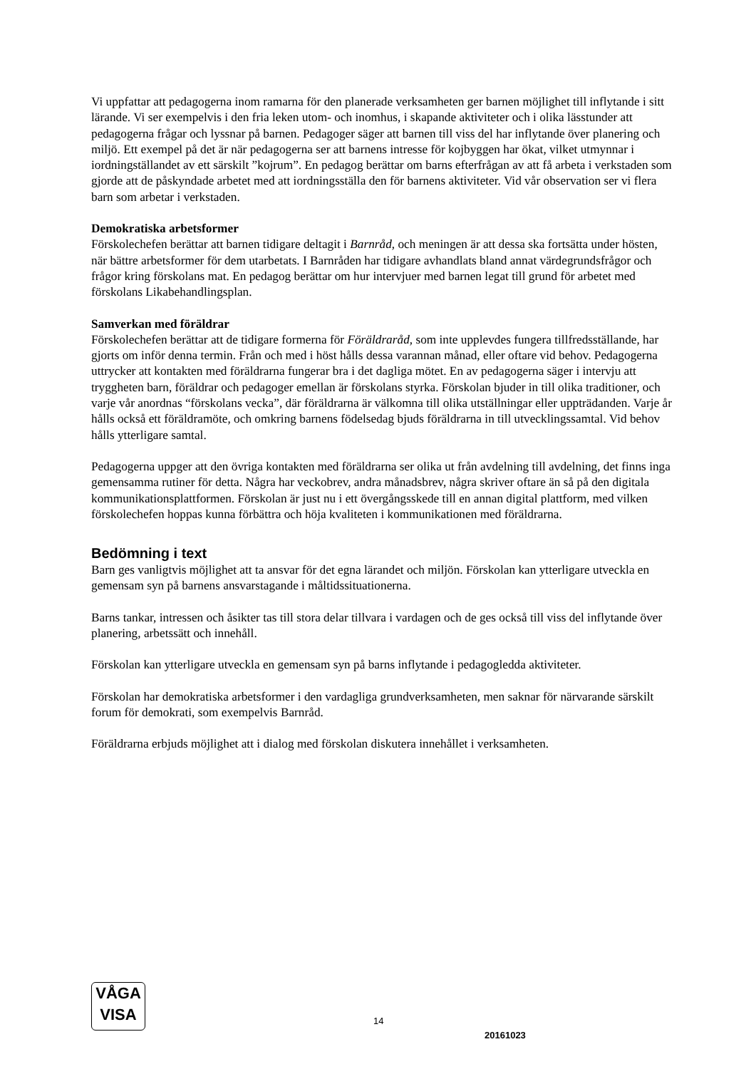Vi uppfattar att pedagogerna inom ramarna för den planerade verksamheten ger barnen möjlighet till inflytande i sitt lärande. Vi ser exempelvis i den fria leken utom- och inomhus, i skapande aktiviteter och i olika lässtunder att pedagogerna frågar och lyssnar på barnen. Pedagoger säger att barnen till viss del har inflytande över planering och miljö. Ett exempel på det är när pedagogerna ser att barnens intresse för kojbyggen har ökat, vilket utmynnar i iordningställandet av ett särskilt ”kojrum”. En pedagog berättar om barns efterfrågan av att få arbeta i verkstaden som gjorde att de påskyndade arbetet med att iordningsställa den för barnens aktiviteter. Vid vår observation ser vi flera barn som arbetar i verkstaden.
Demokratiska arbetsformer
Förskolechefen berättar att barnen tidigare deltagit i Barnråd, och meningen är att dessa ska fortsätta under hösten, när bättre arbetsformer för dem utarbetats. I Barnråden har tidigare avhandlats bland annat värdegrundsfrågor och frågor kring förskolans mat. En pedagog berättar om hur intervjuer med barnen legat till grund för arbetet med förskolans Likabehandlingsplan.
Samverkan med föräldrar
Förskolechefen berättar att de tidigare formerna för Föräldraråd, som inte upplevdes fungera tillfredsställande, har gjorts om inför denna termin. Från och med i höst hålls dessa varannan månad, eller oftare vid behov. Pedagogerna uttrycker att kontakten med föräldrarna fungerar bra i det dagliga mötet. En av pedagogerna säger i intervju att tryggheten barn, föräldrar och pedagoger emellan är förskolans styrka. Förskolan bjuder in till olika traditioner, och varje vår anordnas “förskolans vecka”, där föräldrarna är välkomna till olika utställningar eller uppträdanden. Varje år hålls också ett föräldramöte, och omkring barnens födelsedag bjuds föräldrarna in till utvecklingssamtal. Vid behov hålls ytterligare samtal.
Pedagogerna uppger att den övriga kontakten med föräldrarna ser olika ut från avdelning till avdelning, det finns inga gemensamma rutiner för detta. Några har veckobrev, andra månadsbrev, några skriver oftare än så på den digitala kommunikationsplattformen. Förskolan är just nu i ett övergångsskede till en annan digital plattform, med vilken förskolechefen hoppas kunna förbättra och höja kvaliteten i kommunikationen med föräldrarna.
Bedömning i text
Barn ges vanligtvis möjlighet att ta ansvar för det egna lärandet och miljön. Förskolan kan ytterligare utveckla en gemensam syn på barnens ansvarstagande i måltidssituationerna.
Barns tankar, intressen och åsikter tas till stora delar tillvara i vardagen och de ges också till viss del inflytande över planering, arbetssätt och innehåll.
Förskolan kan ytterligare utveckla en gemensam syn på barns inflytande i pedagogledda aktiviteter.
Förskolan har demokratiska arbetsformer i den vardagliga grundverksamheten, men saknar för närvarande särskilt forum för demokrati, som exempelvis Barnråd.
Föräldrarna erbjuds möjlighet att i dialog med förskolan diskutera innehållet i verksamheten.
VÅGA
VISA
14
20161023